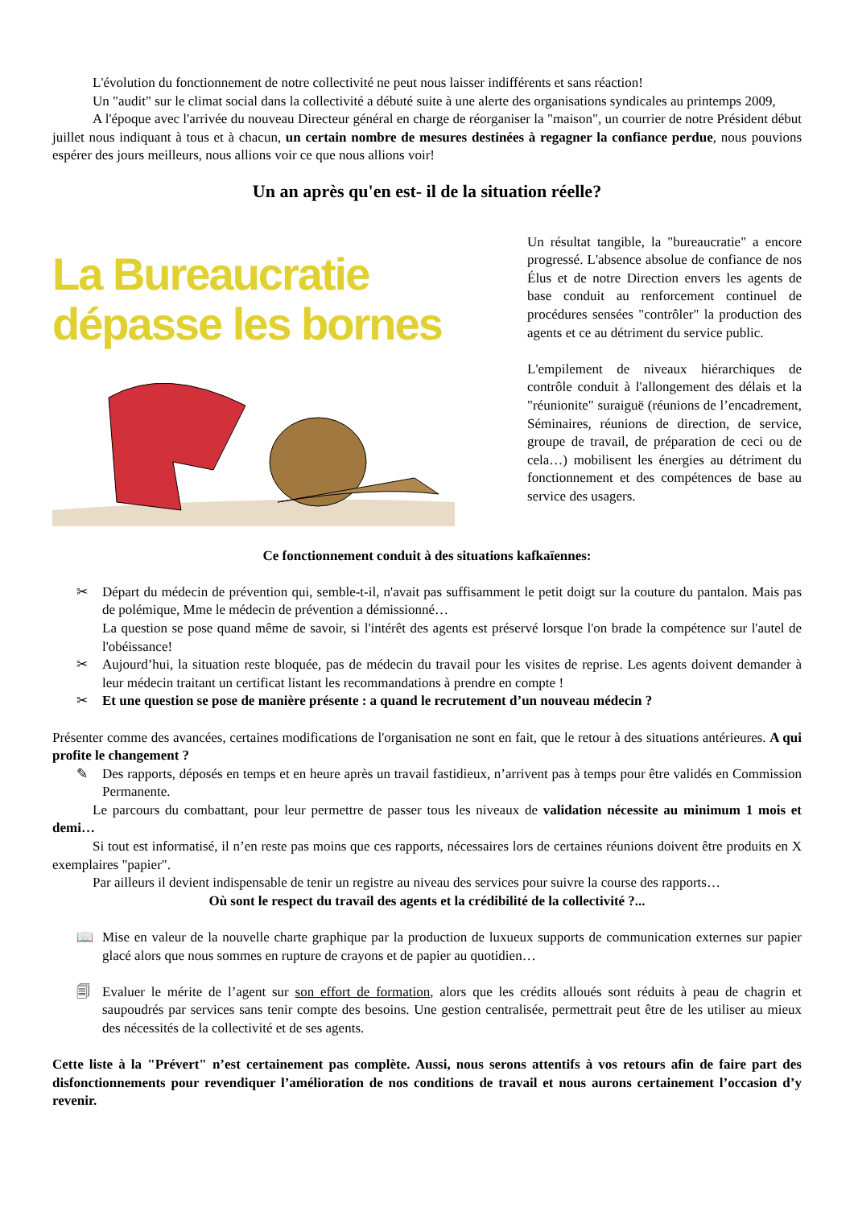L'évolution du fonctionnement de notre collectivité ne peut nous laisser indifférents et sans réaction!
Un "audit" sur le climat social dans la collectivité a débuté suite à une alerte des organisations syndicales au printemps 2009,
A l'époque avec l'arrivée du nouveau Directeur général en charge de réorganiser la "maison", un courrier de notre Président début juillet nous indiquant à tous et à chacun, un certain nombre de mesures destinées à regagner la confiance perdue, nous pouvions espérer des jours meilleurs, nous allions voir ce que nous allions voir!
Un an après qu'en est- il de la situation réelle?
La Bureaucratie
dépasse les bornes
Un résultat tangible, la "bureaucratie" a encore progressé. L'absence absolue de confiance de nos Élus et de notre Direction envers les agents de base conduit au renforcement continuel de procédures sensées "contrôler" la production des agents et ce au détriment du service public.
L'empilement de niveaux hiérarchiques de contrôle conduit à l'allongement des délais et la "réunionite" suraiguë (réunions de l’encadrement, Séminaires, réunions de direction, de service, groupe de travail, de préparation de ceci ou de cela…) mobilisent les énergies au détriment du fonctionnement et des compétences de base au service des usagers.
Ce fonctionnement conduit à des situations kafkaïennes:
✂ Départ du médecin de prévention qui, semble-t-il, n'avait pas suffisamment le petit doigt sur la couture du pantalon. Mais pas de polémique, Mme le médecin de prévention a démissionné…
La question se pose quand même de savoir, si l'intérêt des agents est préservé lorsque l'on brade la compétence sur l'autel de l'obéissance!
✂ Aujourd’hui, la situation reste bloquée, pas de médecin du travail pour les visites de reprise. Les agents doivent demander à leur médecin traitant un certificat listant les recommandations à prendre en compte !
✂ Et une question se pose de manière présente : a quand le recrutement d’un nouveau médecin ?
Présenter comme des avancées, certaines modifications de l'organisation ne sont en fait, que le retour à des situations antérieures. A qui profite le changement ?
✎ Des rapports, déposés en temps et en heure après un travail fastidieux, n’arrivent pas à temps pour être validés en Commission Permanente.
Le parcours du combattant, pour leur permettre de passer tous les niveaux de validation nécessite au minimum 1 mois et demi…
Si tout est informatisé, il n’en reste pas moins que ces rapports, nécessaires lors de certaines réunions doivent être produits en X exemplaires "papier".
Par ailleurs il devient indispensable de tenir un registre au niveau des services pour suivre la course des rapports…
Où sont le respect du travail des agents et la crédibilité de la collectivité ?...
📖 Mise en valeur de la nouvelle charte graphique par la production de luxueux supports de communication externes sur papier glacé alors que nous sommes en rupture de crayons et de papier au quotidien…
🗐 Evaluer le mérite de l’agent sur son effort de formation, alors que les crédits alloués sont réduits à peau de chagrin et saupoudrés par services sans tenir compte des besoins. Une gestion centralisée, permettrait peut être de les utiliser au mieux des nécessités de la collectivité et de ses agents.
Cette liste à la "Prévert" n’est certainement pas complète. Aussi, nous serons attentifs à vos retours afin de faire part des disfonctionnements pour revendiquer l’amélioration de nos conditions de travail et nous aurons certainement l’occasion d’y revenir.